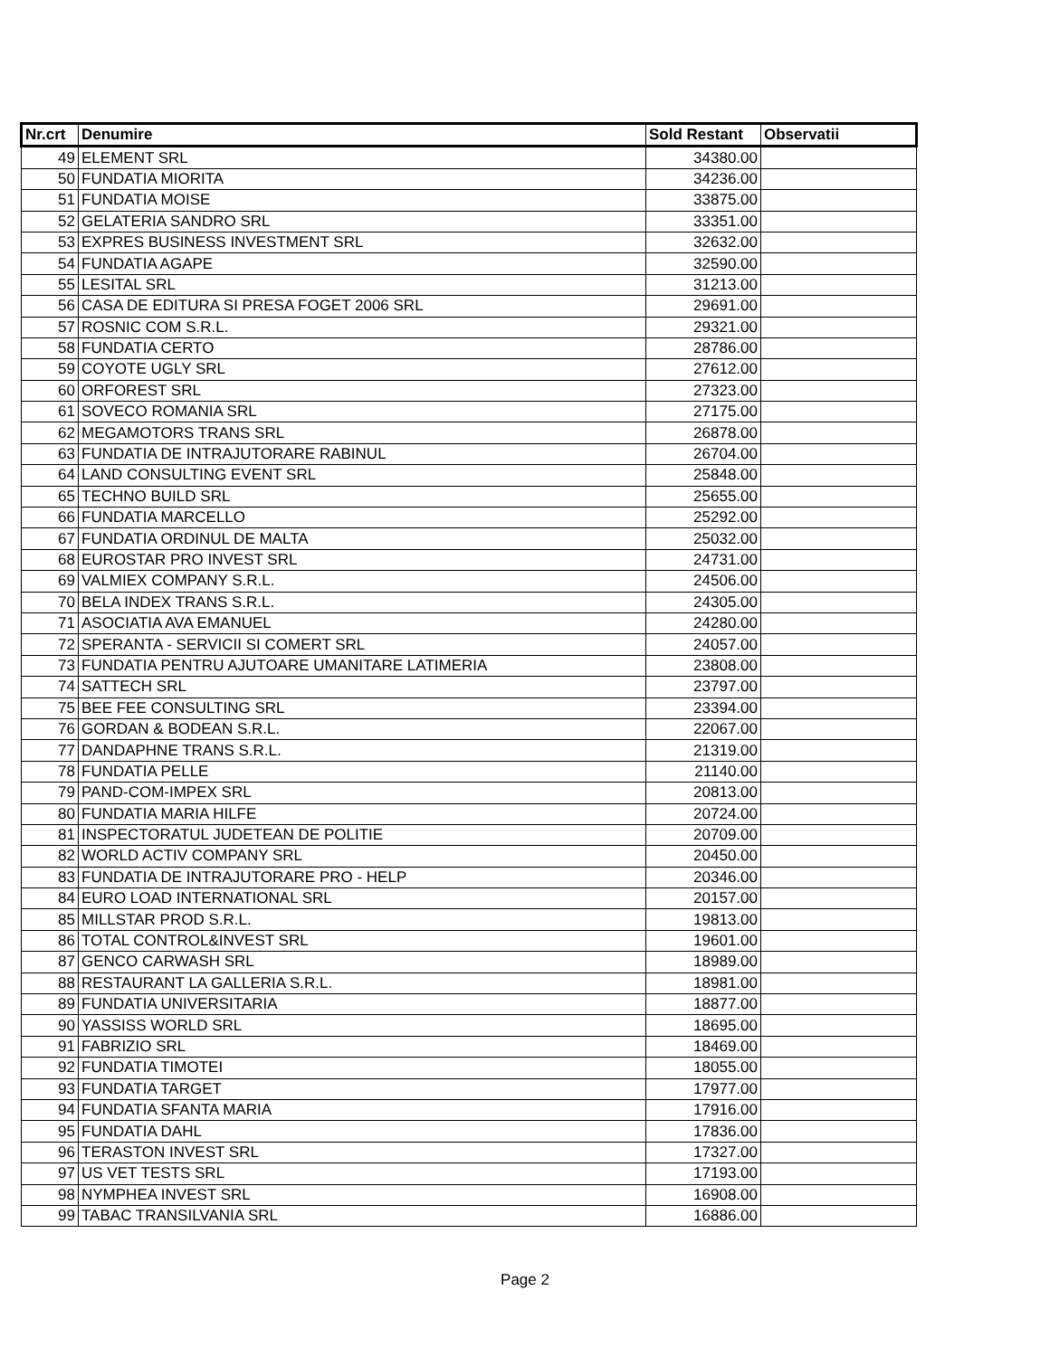| Nr.crt | Denumire | Sold Restant | Observatii |
| --- | --- | --- | --- |
| 49 | ELEMENT SRL | 34380.00 | |
| 50 | FUNDATIA MIORITA | 34236.00 | |
| 51 | FUNDATIA MOISE | 33875.00 | |
| 52 | GELATERIA SANDRO SRL | 33351.00 | |
| 53 | EXPRES BUSINESS INVESTMENT SRL | 32632.00 | |
| 54 | FUNDATIA AGAPE | 32590.00 | |
| 55 | LESITAL SRL | 31213.00 | |
| 56 | CASA DE EDITURA SI PRESA FOGET 2006 SRL | 29691.00 | |
| 57 | ROSNIC COM S.R.L. | 29321.00 | |
| 58 | FUNDATIA CERTO | 28786.00 | |
| 59 | COYOTE UGLY SRL | 27612.00 | |
| 60 | ORFOREST SRL | 27323.00 | |
| 61 | SOVECO ROMANIA SRL | 27175.00 | |
| 62 | MEGAMOTORS TRANS SRL | 26878.00 | |
| 63 | FUNDATIA DE INTRAJUTORARE RABINUL | 26704.00 | |
| 64 | LAND CONSULTING EVENT SRL | 25848.00 | |
| 65 | TECHNO BUILD SRL | 25655.00 | |
| 66 | FUNDATIA MARCELLO | 25292.00 | |
| 67 | FUNDATIA ORDINUL DE MALTA | 25032.00 | |
| 68 | EUROSTAR PRO INVEST SRL | 24731.00 | |
| 69 | VALMIEX COMPANY S.R.L. | 24506.00 | |
| 70 | BELA INDEX TRANS S.R.L. | 24305.00 | |
| 71 | ASOCIATIA AVA EMANUEL | 24280.00 | |
| 72 | SPERANTA - SERVICII SI COMERT SRL | 24057.00 | |
| 73 | FUNDATIA PENTRU AJUTOARE UMANITARE LATIMERIA | 23808.00 | |
| 74 | SATTECH SRL | 23797.00 | |
| 75 | BEE FEE CONSULTING SRL | 23394.00 | |
| 76 | GORDAN & BODEAN S.R.L. | 22067.00 | |
| 77 | DANDAPHNE TRANS S.R.L. | 21319.00 | |
| 78 | FUNDATIA PELLE | 21140.00 | |
| 79 | PAND-COM-IMPEX SRL | 20813.00 | |
| 80 | FUNDATIA MARIA HILFE | 20724.00 | |
| 81 | INSPECTORATUL JUDETEAN DE POLITIE | 20709.00 | |
| 82 | WORLD ACTIV COMPANY SRL | 20450.00 | |
| 83 | FUNDATIA DE INTRAJUTORARE PRO - HELP | 20346.00 | |
| 84 | EURO LOAD INTERNATIONAL SRL | 20157.00 | |
| 85 | MILLSTAR PROD S.R.L. | 19813.00 | |
| 86 | TOTAL CONTROL&INVEST SRL | 19601.00 | |
| 87 | GENCO CARWASH SRL | 18989.00 | |
| 88 | RESTAURANT LA GALLERIA S.R.L. | 18981.00 | |
| 89 | FUNDATIA UNIVERSITARIA | 18877.00 | |
| 90 | YASSISS WORLD SRL | 18695.00 | |
| 91 | FABRIZIO SRL | 18469.00 | |
| 92 | FUNDATIA TIMOTEI | 18055.00 | |
| 93 | FUNDATIA TARGET | 17977.00 | |
| 94 | FUNDATIA SFANTA MARIA | 17916.00 | |
| 95 | FUNDATIA DAHL | 17836.00 | |
| 96 | TERASTON INVEST SRL | 17327.00 | |
| 97 | US VET TESTS SRL | 17193.00 | |
| 98 | NYMPHEA INVEST SRL | 16908.00 | |
| 99 | TABAC TRANSILVANIA SRL | 16886.00 | |
Page 2